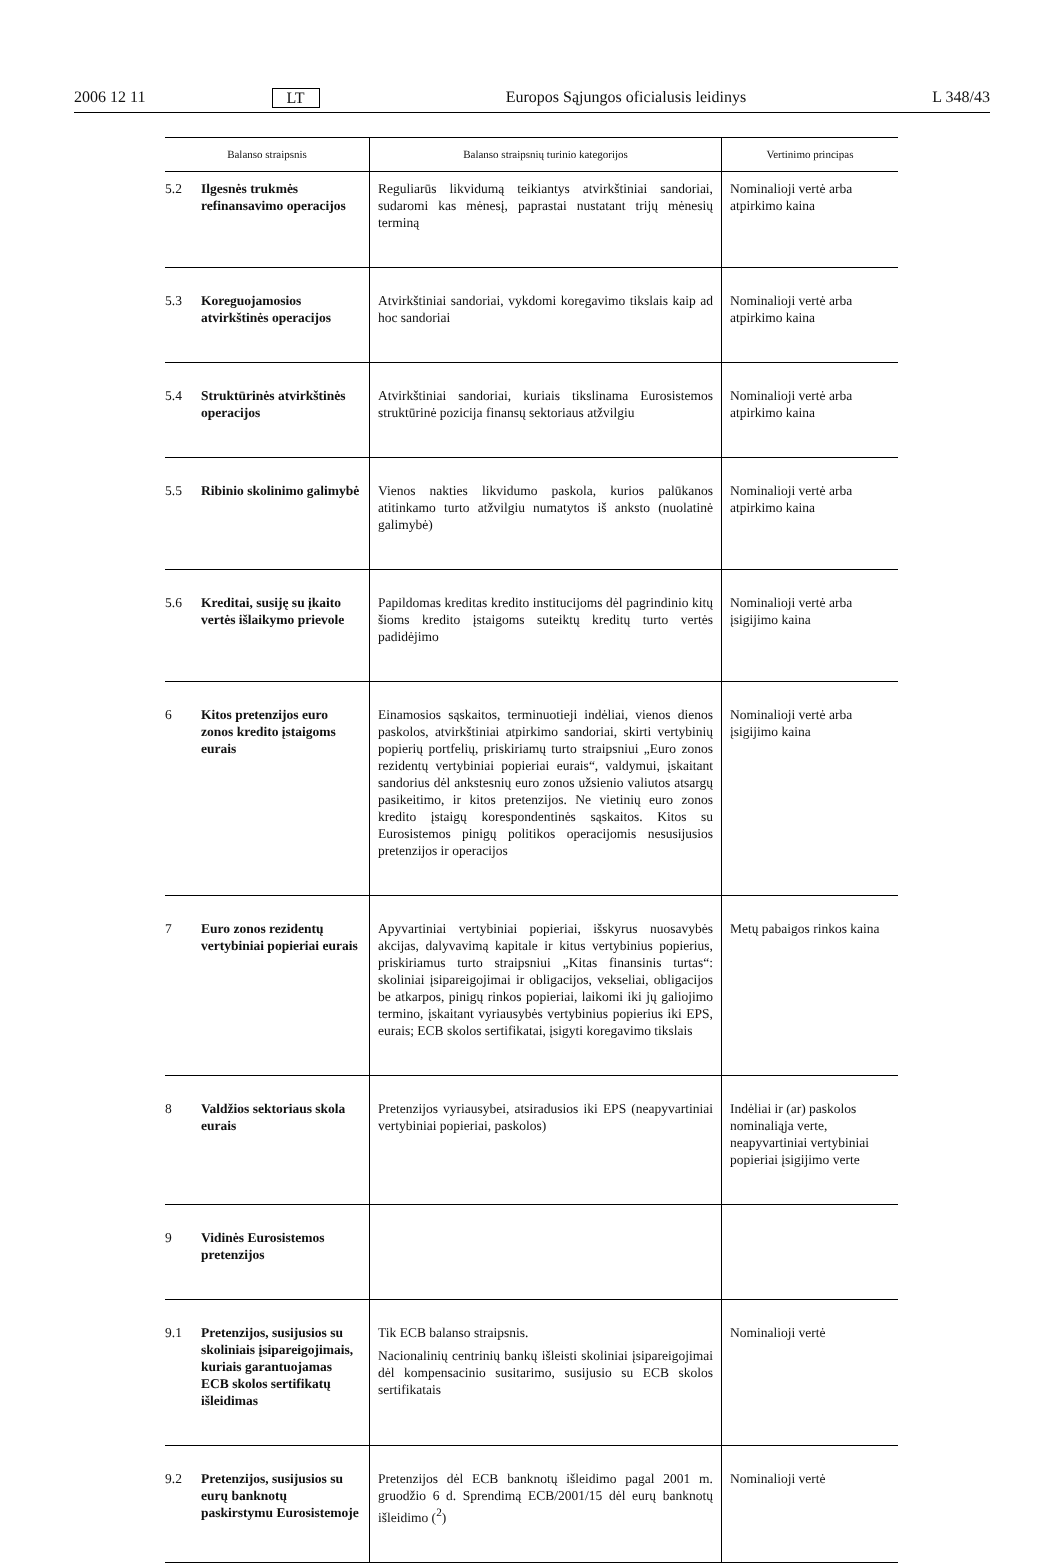2006 12 11 LT Europos Sąjungos oficialusis leidinys L 348/43
| Balanso straipsnis | | Balanso straipsnių turinio kategorijos | Vertinimo principas |
| --- | --- | --- | --- |
| 5.2 | Ilgesnės trukmės refinansavimo operacijos | Reguliarūs likvidumą teikiantys atvirkštiniai sandoriai, sudaromi kas mėnesį, paprastai nustatant trijų mėnesių terminą | Nominalioji vertė arba atpirkimo kaina |
| 5.3 | Koreguojamosios atvirkštinės operacijos | Atvirkštiniai sandoriai, vykdomi koregavimo tikslais kaip ad hoc sandoriai | Nominalioji vertė arba atpirkimo kaina |
| 5.4 | Struktūrinės atvirkštinės operacijos | Atvirkštiniai sandoriai, kuriais tikslinama Eurosistemos struktūrinė pozicija finansų sektoriaus atžvilgiu | Nominalioji vertė arba atpirkimo kaina |
| 5.5 | Ribinio skolinimo galimybė | Vienos nakties likvidumo paskola, kurios palūkanos atitinkamo turto atžvilgiu numatytos iš anksto (nuolatinė galimybė) | Nominalioji vertė arba atpirkimo kaina |
| 5.6 | Kreditai, susiję su įkaito vertės išlaikymo prievole | Papildomas kreditas kredito institucijoms dėl pagrindinio kitų šioms kredito įstaigoms suteiktų kreditų turto vertės padidėjimo | Nominalioji vertė arba įsigijimo kaina |
| 6 | Kitos pretenzijos euro zonos kredito įstaigoms eurais | Einamosios sąskaitos, terminuotieji indėliai, vienos dienos paskolos, atvirkštiniai atpirkimo sandoriai, skirti vertybinių popierių portfelių, priskiriamų turto straipsniui „Euro zonos rezidentų vertybiniai popieriai eurais“, valdymui, įskaitant sandorius dėl ankstesnių euro zonos užsienio valiutos atsargų pasikeitimo, ir kitos pretenzijos. Ne vietinių euro zonos kredito įstaigų korespondentinės sąskaitos. Kitos su Eurosistemos pinigų politikos operacijomis nesusijusios pretenzijos ir operacijos | Nominalioji vertė arba įsigijimo kaina |
| 7 | Euro zonos rezidentų vertybiniai popieriai eurais | Apyvartiniai vertybiniai popieriai, išskyrus nuosavybės akcijas, dalyvavimą kapitale ir kitus vertybinius popierius, priskiriamus turto straipsniui „Kitas finansinis turtas“: skoliniai įsipareigojimai ir obligacijos, vekseliai, obligacijos be atkarpos, pinigų rinkos popieriai, laikomi iki jų galiojimo termino, įskaitant vyriausybės vertybinius popierius iki EPS, eurais; ECB skolos sertifikatai, įsigyti koregavimo tikslais | Metų pabaigos rinkos kaina |
| 8 | Valdžios sektoriaus skola eurais | Pretenzijos vyriausybei, atsiradusios iki EPS (neapyvartiniai vertybiniai popieriai, paskolos) | Indėliai ir (ar) paskolos nominaliąja verte, neapyvartiniai vertybiniai popieriai įsigijimo verte |
| 9 | Vidinės Eurosistemos pretenzijos | | |
| 9.1 | Pretenzijos, susijusios su skoliniais įsipareigojimais, kuriais garantuojamas ECB skolos sertifikatų išleidimas | Tik ECB balanso straipsnis. Nacionalinių centrinių bankų išleisti skoliniai įsipareigojimai dėl kompensacinio susitarimo, susijusio su ECB skolos sertifikatais | Nominalioji vertė |
| 9.2 | Pretenzijos, susijusios su eurų banknotų paskirstymu Eurosistemoje | Pretenzijos dėl ECB banknotų išleidimo pagal 2001 m. gruodžio 6 d. Sprendimą ECB/2001/15 dėl eurų banknotų išleidimo (<sup>2</sup>) | Nominalioji vertė |